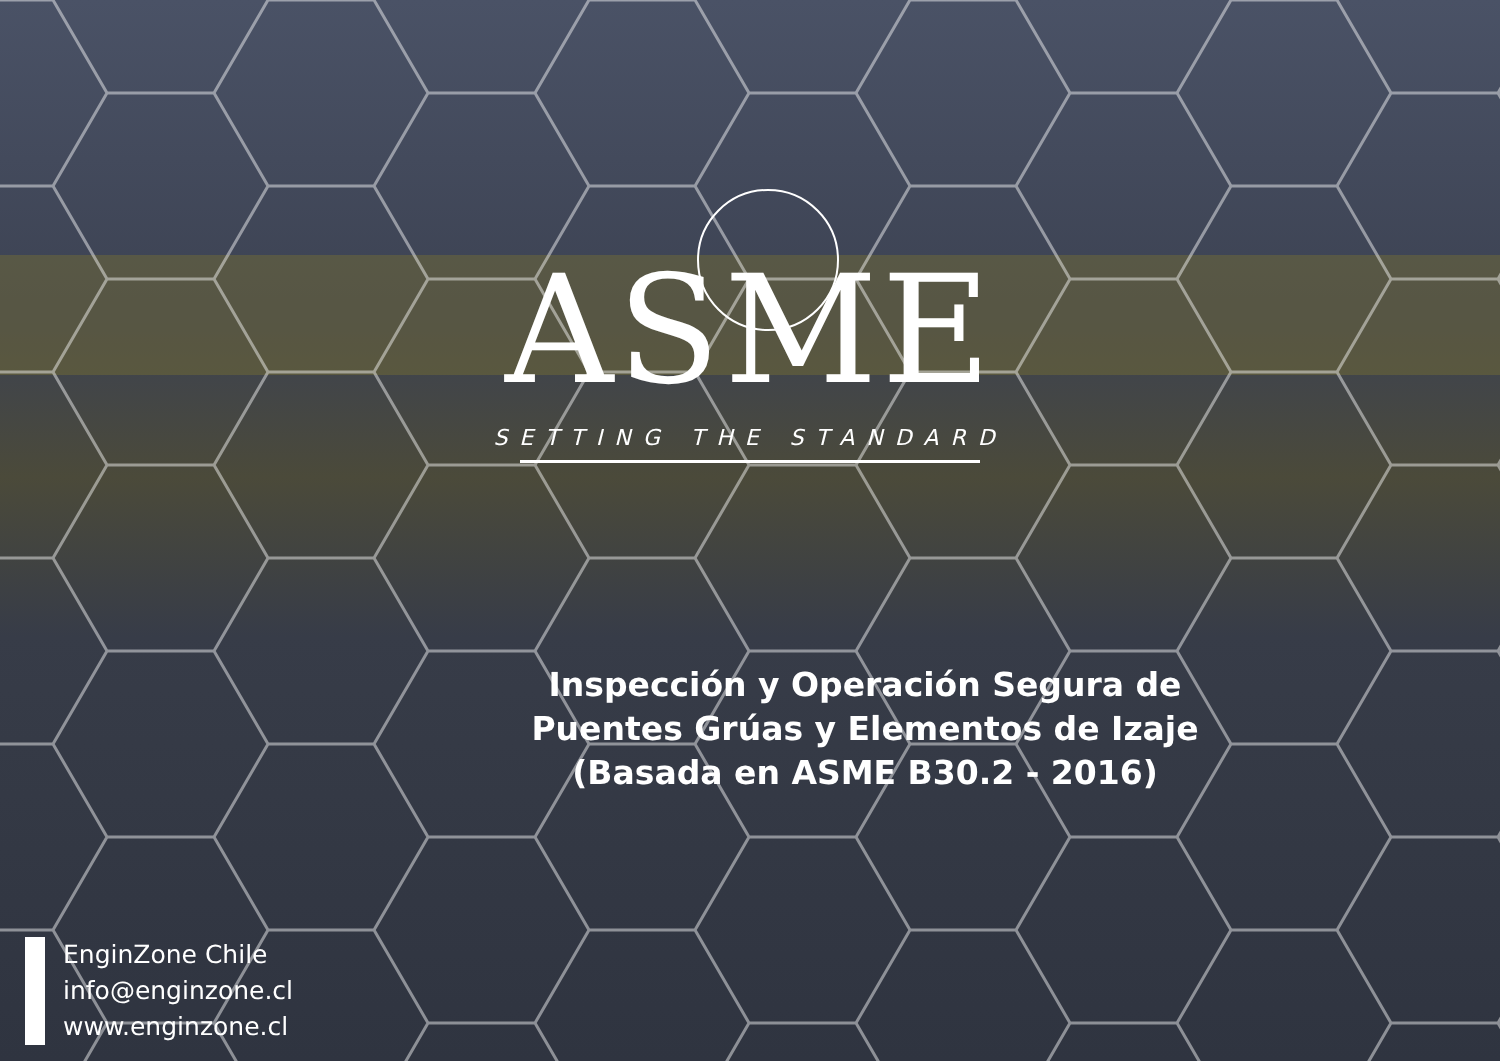ASME
SETTING THE STANDARD
Inspección y Operación Segura de
Puentes Grúas y Elementos de Izaje
(Basada en ASME B30.2 - 2016)
EnginZone Chile
info@enginzone.cl
www.enginzone.cl